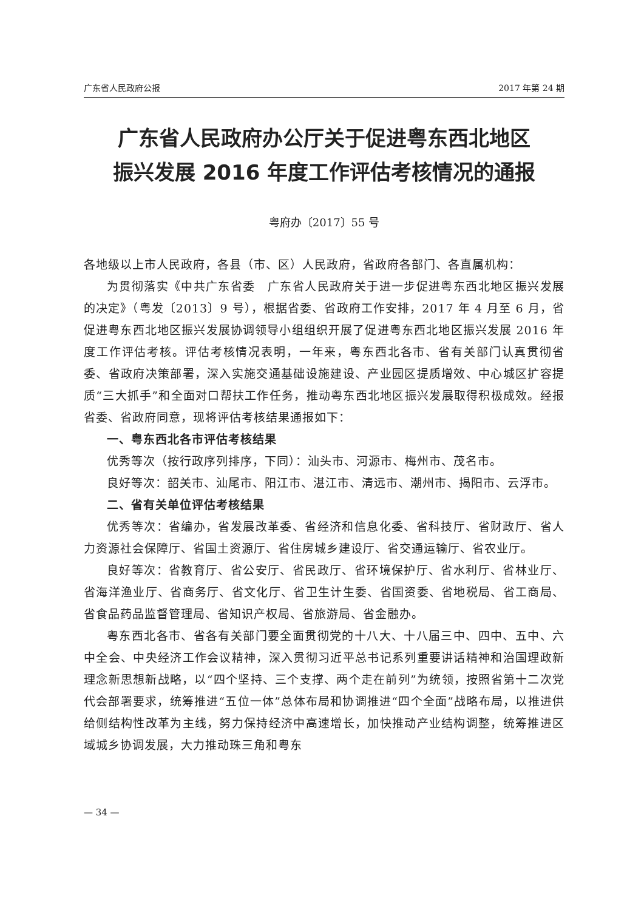广东省人民政府公报 2017 年第 24 期
广东省人民政府办公厅关于促进粤东西北地区
振兴发展 2016 年度工作评估考核情况的通报
粤府办〔2017〕55 号
各地级以上市人民政府，各县（市、区）人民政府，省政府各部门、各直属机构：
为贯彻落实《中共广东省委　广东省人民政府关于进一步促进粤东西北地区振兴发展的决定》（粤发〔2013〕9 号），根据省委、省政府工作安排，2017 年 4 月至 6 月，省促进粤东西北地区振兴发展协调领导小组组织开展了促进粤东西北地区振兴发展 2016 年度工作评估考核。评估考核情况表明，一年来，粤东西北各市、省有关部门认真贯彻省委、省政府决策部署，深入实施交通基础设施建设、产业园区提质增效、中心城区扩容提质“三大抓手”和全面对口帮扶工作任务，推动粤东西北地区振兴发展取得积极成效。经报省委、省政府同意，现将评估考核结果通报如下：
一、粤东西北各市评估考核结果
优秀等次（按行政序列排序，下同）：汕头市、河源市、梅州市、茂名市。
良好等次：韶关市、汕尾市、阳江市、湛江市、清远市、潮州市、揭阳市、云浮市。
二、省有关单位评估考核结果
优秀等次：省编办，省发展改革委、省经济和信息化委、省科技厅、省财政厅、省人力资源社会保障厅、省国土资源厅、省住房城乡建设厅、省交通运输厅、省农业厅。
良好等次：省教育厅、省公安厅、省民政厅、省环境保护厅、省水利厅、省林业厅、省海洋渔业厅、省商务厅、省文化厅、省卫生计生委、省国资委、省地税局、省工商局、省食品药品监督管理局、省知识产权局、省旅游局、省金融办。
粤东西北各市、省各有关部门要全面贯彻党的十八大、十八届三中、四中、五中、六中全会、中央经济工作会议精神，深入贯彻习近平总书记系列重要讲话精神和治国理政新理念新思想新战略，以“四个坚持、三个支撑、两个走在前列”为统领，按照省第十二次党代会部署要求，统筹推进“五位一体”总体布局和协调推进“四个全面”战略布局，以推进供给侧结构性改革为主线，努力保持经济中高速增长，加快推动产业结构调整，统筹推进区域城乡协调发展，大力推动珠三角和粤东
— 34 —